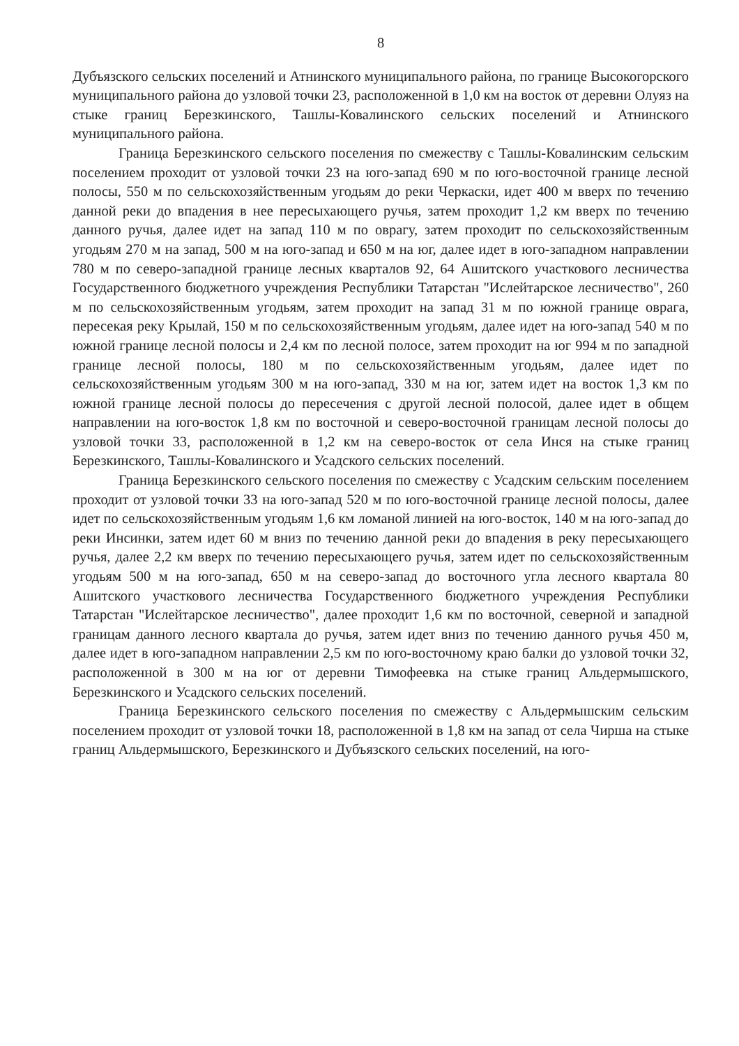8
Дубъязского сельских поселений и Атнинского муниципального района, по границе Высокогорского муниципального района до узловой точки 23, расположенной в 1,0 км на восток от деревни Олуяз на стыке границ Березкинского, Ташлы-Ковалинского сельских поселений и Атнинского муниципального района.
Граница Березкинского сельского поселения по смежеству с Ташлы-Ковалинским сельским поселением проходит от узловой точки 23 на юго-запад 690 м по юго-восточной границе лесной полосы, 550 м по сельскохозяйственным угодьям до реки Черкаски, идет 400 м вверх по течению данной реки до впадения в нее пересыхающего ручья, затем проходит 1,2 км вверх по течению данного ручья, далее идет на запад 110 м по оврагу, затем проходит по сельскохозяйственным угодьям 270 м на запад, 500 м на юго-запад и 650 м на юг, далее идет в юго-западном направлении 780 м по северо-западной границе лесных кварталов 92, 64 Ашитского участкового лесничества Государственного бюджетного учреждения Республики Татарстан "Ислейтарское лесничество", 260 м по сельскохозяйственным угодьям, затем проходит на запад 31 м по южной границе оврага, пересекая реку Крылай, 150 м по сельскохозяйственным угодьям, далее идет на юго-запад 540 м по южной границе лесной полосы и 2,4 км по лесной полосе, затем проходит на юг 994 м по западной границе лесной полосы, 180 м по сельскохозяйственным угодьям, далее идет по сельскохозяйственным угодьям 300 м на юго-запад, 330 м на юг, затем идет на восток 1,3 км по южной границе лесной полосы до пересечения с другой лесной полосой, далее идет в общем направлении на юго-восток 1,8 км по восточной и северо-восточной границам лесной полосы до узловой точки 33, расположенной в 1,2 км на северо-восток от села Инся на стыке границ Березкинского, Ташлы-Ковалинского и Усадского сельских поселений.
Граница Березкинского сельского поселения по смежеству с Усадским сельским поселением проходит от узловой точки 33 на юго-запад 520 м по юго-восточной границе лесной полосы, далее идет по сельскохозяйственным угодьям 1,6 км ломаной линией на юго-восток, 140 м на юго-запад до реки Инсинки, затем идет 60 м вниз по течению данной реки до впадения в реку пересыхающего ручья, далее 2,2 км вверх по течению пересыхающего ручья, затем идет по сельскохозяйственным угодьям 500 м на юго-запад, 650 м на северо-запад до восточного угла лесного квартала 80 Ашитского участкового лесничества Государственного бюджетного учреждения Республики Татарстан "Ислейтарское лесничество", далее проходит 1,6 км по восточной, северной и западной границам данного лесного квартала до ручья, затем идет вниз по течению данного ручья 450 м, далее идет в юго-западном направлении 2,5 км по юго-восточному краю балки до узловой точки 32, расположенной в 300 м на юг от деревни Тимофеевка на стыке границ Альдермышского, Березкинского и Усадского сельских поселений.
Граница Березкинского сельского поселения по смежеству с Альдермышским сельским поселением проходит от узловой точки 18, расположенной в 1,8 км на запад от села Чирша на стыке границ Альдермышского, Березкинского и Дубъязского сельских поселений, на юго-